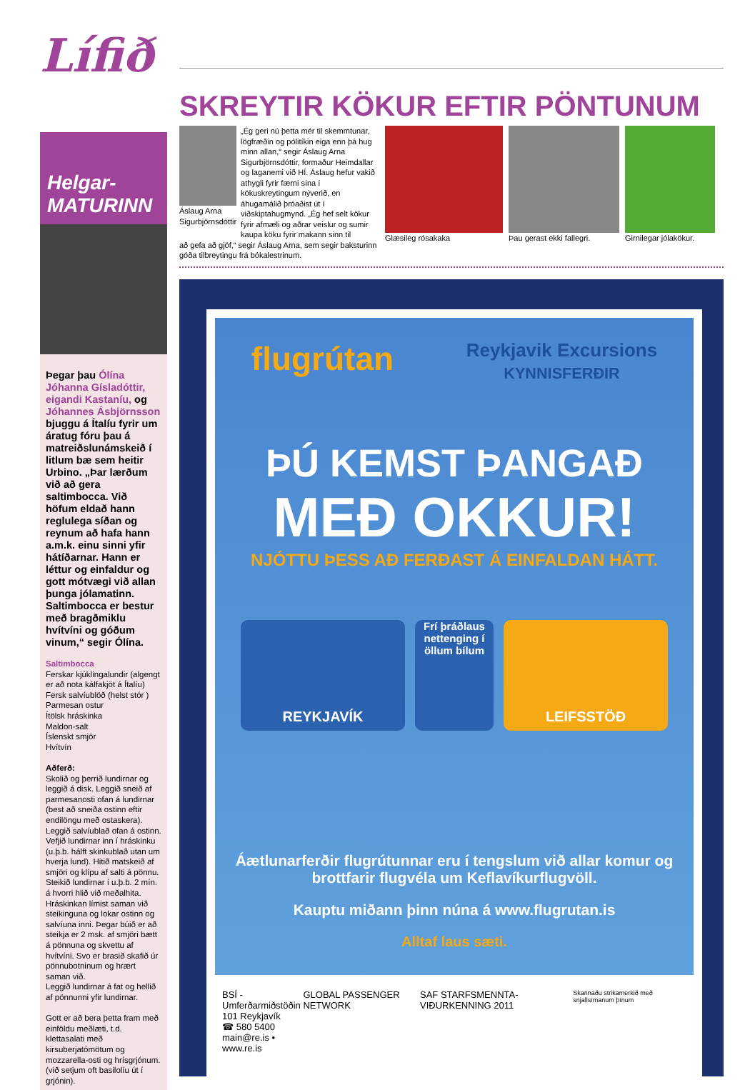Lífið
Helgar-
MATURINN
Þegar þau Ólína Jóhanna Gísladóttir, eigandi Kastaníu, og Jóhannes Ásbjörnsson bjuggu á Ítalíu fyrir um áratug fóru þau á matreiðslunámskeið í litlum bæ sem heitir Urbino. „Þar lærðum við að gera saltimbocca. Við höfum eldað hann reglulega síðan og reynum að hafa hann a.m.k. einu sinni yfir hátíðarnar. Hann er léttur og einfaldur og gott mótvægi við allan þunga jólamatinn. Saltimbocca er bestur með bragðmiklu hvítvíni og góðum vinum,“ segir Ólína.
Saltimbocca
Ferskar kjúklingalundir (algengt er að nota kálfakjöt á Ítalíu)
Fersk salvíublöð (helst stór )
Parmesan ostur
Ítölsk hráskinka
Maldon-salt
Íslenskt smjör
Hvítvín
Aðferð:
Skolið og þerrið lundirnar og leggið á disk. Leggið sneið af parmesanosti ofan á lundirnar (best að sneiða ostinn eftir endilöngu með ostaskera). Leggið salvíublað ofan á ostinn. Vefjið lundirnar inn í hráskinku (u.þ.b. hálft skinkublað utan um hverja lund). Hitið matskeið af smjöri og klípu af salti á pönnu. Steikið lundirnar í u.þ.b. 2 mín. á hvorri hlið við meðalhita. Hráskinkan límist saman við steikinguna og lokar ostinn og salvíuna inni. Þegar búið er að steikja er 2 msk. af smjöri bætt á pönnuna og skvettu af hvítvíni. Svo er brasið skafið úr pönnubotninum og hrært saman við.
Leggið lundirnar á fat og hellið af pönnunni yfir lundirnar.
Gott er að bera þetta fram með einföldu meðlæti, t.d. klettasalati með kirsuberjatómötum og mozzarella-osti og hrísgrjónum. (við setjum oft basilolíu út í grjónin).
SKREYTIR KÖKUR EFTIR PÖNTUNUM
Áslaug Arna Sigurbjörnsdóttir
„Ég geri nú þetta mér til skemmtunar, lögfræðin og pólitíkin eiga enn þá hug minn allan,“ segir Áslaug Arna Sigurbjörnsdóttir, formaður Heimdallar og laganemi við HÍ. Áslaug hefur vakið athygli fyrir færni sína í kökuskreytingum nýverið, en áhugamálið þróaðist út í viðskiptahugmynd. „Ég hef selt kökur fyrir afmæli og aðrar veislur og sumir kaupa köku fyrir makann sinn til
að gefa að gjöf,“ segir Áslaug Arna, sem segir baksturinn góða tilbreytingu frá bókalestrinum.
Glæsileg rósakaka Þau gerast ekki fallegri.
Girnilegar jólakökur.
flugrútan Reykjavik Excursions
KYNNISFERÐIR
ÞÚ KEMST ÞANGAÐ
MEÐ OKKUR!
NJÓTTU ÞESS AÐ FERÐAST Á EINFALDAN HÁTT.
REYKJAVÍK
Frí þráðlaus nettenging í öllum bílum
LEIFSSTÖÐ
Áætlunarferðir flugrútunnar eru í tengslum við allar komur og brottfarir flugvéla um Keflavíkurflugvöll.
Kauptu miðann þinn núna á www.flugrutan.is
Alltaf laus sæti.
BSÍ - Umferðarmiðstöðin
101 Reykjavík
☎ 580 5400
main@re.is • www.re.is
GLOBAL PASSENGER NETWORK SAF STARFSMENNTA-VIÐURKENNING 2011
Skannaðu strikamerkið með snjallsímanum þínum